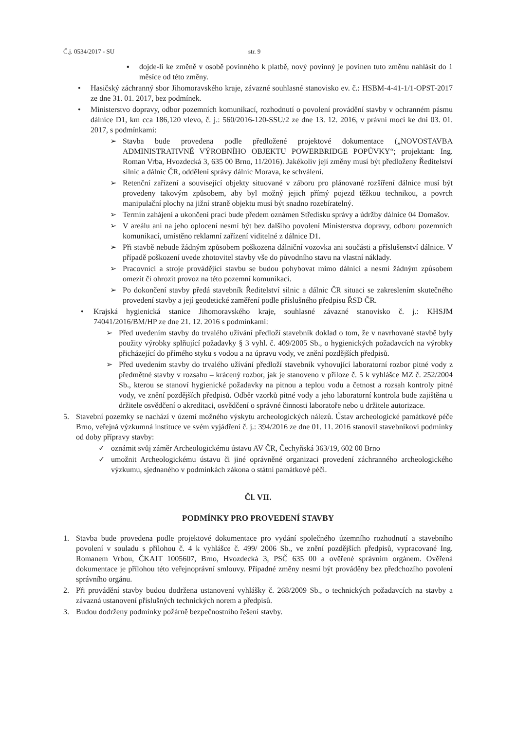Č.j. 0534/2017 - SU str. 9
▪ dojde-li ke změně v osobě povinného k platbě, nový povinný je povinen tuto změnu nahlásit do 1 měsíce od této změny.
• Hasičský záchranný sbor Jihomoravského kraje, závazné souhlasné stanovisko ev. č.: HSBM-4-41-1/1-OPST-2017 ze dne 31. 01. 2017, bez podmínek.
• Ministerstvo dopravy, odbor pozemních komunikací, rozhodnutí o povolení provádění stavby v ochranném pásmu dálnice D1, km cca 186,120 vlevo, č. j.: 560/2016-120-SSU/2 ze dne 13. 12. 2016, v právní moci ke dni 03. 01. 2017, s podmínkami:
➢ Stavba bude provedena podle předložené projektové dokumentace („NOVOSTAVBA ADMINISTRATIVNĚ VÝROBNÍHO OBJEKTU POWERBRIDGE POPŮVKY“; projektant: Ing. Roman Vrba, Hvozdecká 3, 635 00 Brno, 11/2016). Jakékoliv její změny musí být předloženy Ředitelství silnic a dálnic ČR, oddělení správy dálnic Morava, ke schválení.
➢ Retenční zařízení a související objekty situované v záboru pro plánované rozšíření dálnice musí být provedeny takovým způsobem, aby byl možný jejich přímý pojezd těžkou technikou, a povrch manipulační plochy na jižní straně objektu musí být snadno rozebíratelný.
➢ Termín zahájení a ukončení prací bude předem oznámen Středisku správy a údržby dálnice 04 Domašov.
➢ V areálu ani na jeho oplocení nesmí být bez dalšího povolení Ministerstva dopravy, odboru pozemních komunikací, umístěno reklamní zařízení viditelné z dálnice D1.
➢ Při stavbě nebude žádným způsobem poškozena dálniční vozovka ani součásti a příslušenství dálnice. V případě poškození uvede zhotovitel stavby vše do původního stavu na vlastní náklady.
➢ Pracovníci a stroje provádějící stavbu se budou pohybovat mimo dálnici a nesmí žádným způsobem omezit či ohrozit provoz na této pozemní komunikaci.
➢ Po dokončení stavby předá stavebník Ředitelství silnic a dálnic ČR situaci se zakreslením skutečného provedení stavby a její geodetické zaměření podle příslušného předpisu ŘSD ČR.
• Krajská hygienická stanice Jihomoravského kraje, souhlasné závazné stanovisko č. j.: KHSJM 74041/2016/BM/HP ze dne 21. 12. 2016 s podmínkami:
➢ Před uvedením stavby do trvalého užívání předloží stavebník doklad o tom, že v navrhované stavbě byly použity výrobky splňující požadavky § 3 vyhl. č. 409/2005 Sb., o hygienických požadavcích na výrobky přicházející do přímého styku s vodou a na úpravu vody, ve znění pozdějších předpisů.
➢ Před uvedením stavby do trvalého užívání předloží stavebník vyhovující laboratorní rozbor pitné vody z předmětné stavby v rozsahu – krácený rozbor, jak je stanoveno v příloze č. 5 k vyhlášce MZ č. 252/2004 Sb., kterou se stanoví hygienické požadavky na pitnou a teplou vodu a četnost a rozsah kontroly pitné vody, ve znění pozdějších předpisů. Odběr vzorků pitné vody a jeho laboratorní kontrola bude zajištěna u držitele osvědčení o akreditaci, osvědčení o správné činnosti laboratoře nebo u držitele autorizace.
5. Stavební pozemky se nachází v území možného výskytu archeologických nálezů. Ústav archeologické památkové péče Brno, veřejná výzkumná instituce ve svém vyjádření č. j.: 394/2016 ze dne 01. 11. 2016 stanovil stavebníkovi podmínky od doby přípravy stavby:
✓ oznámit svůj záměr Archeologickému ústavu AV ČR, Čechyňská 363/19, 602 00 Brno
✓ umožnit Archeologickému ústavu či jiné oprávněné organizaci provedení záchranného archeologického výzkumu, sjednaného v podmínkách zákona o státní památkové péči.
Čl. VII.
PODMÍNKY PRO PROVEDENÍ STAVBY
1. Stavba bude provedena podle projektové dokumentace pro vydání společného územního rozhodnutí a stavebního povolení v souladu s přílohou č. 4 k vyhlášce č. 499/ 2006 Sb., ve znění pozdějších předpisů, vypracované Ing. Romanem Vrbou, ČKAIT 1005607, Brno, Hvozdecká 3, PSČ 635 00 a ověřené správním orgánem. Ověřená dokumentace je přílohou této veřejnoprávní smlouvy. Případné změny nesmí být prováděny bez předchozího povolení správního orgánu.
2. Při provádění stavby budou dodržena ustanovení vyhlášky č. 268/2009 Sb., o technických požadavcích na stavby a závazná ustanovení příslušných technických norem a předpisů.
3. Budou dodrženy podmínky požárně bezpečnostního řešení stavby.